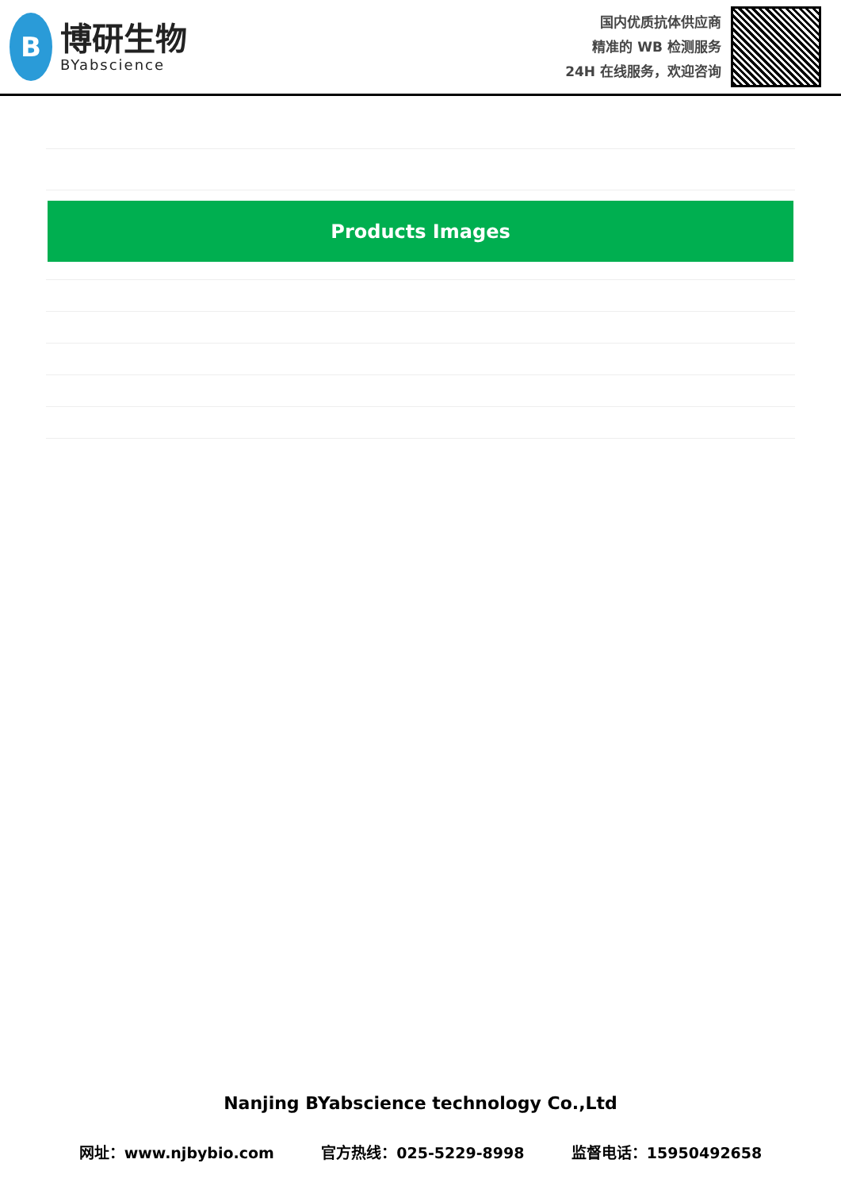B
博研生物
BYabscience
国内优质抗体供应商
精准的 WB 检测服务
24H 在线服务，欢迎咨询
Products Images
Nanjing BYabscience technology Co.,Ltd
网址：www.njbybio.com 官方热线：025-5229-8998 监督电话：15950492658